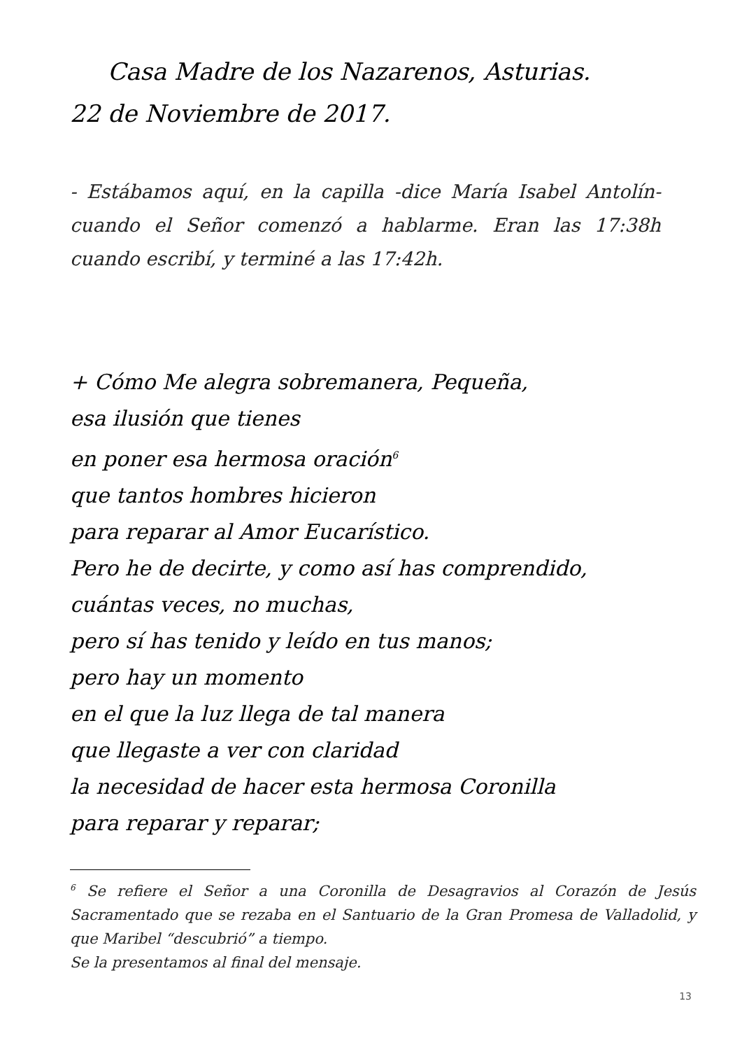Casa Madre de los Nazarenos, Asturias.
22 de Noviembre de 2017.
- Estábamos aquí, en la capilla -dice María Isabel Antolín- cuando el Señor comenzó a hablarme. Eran las 17:38h cuando escribí, y terminé a las 17:42h.
+ Cómo Me alegra sobremanera, Pequeña,
esa ilusión que tienes
en poner esa hermosa oración<sup>6</sup>
que tantos hombres hicieron
para reparar al Amor Eucarístico.
Pero he de decirte, y como así has comprendido,
cuántas veces, no muchas,
pero sí has tenido y leído en tus manos;
pero hay un momento
en el que la luz llega de tal manera
que llegaste a ver con claridad
la necesidad de hacer esta hermosa Coronilla
para reparar y reparar;
<sup>6</sup> Se refiere el Señor a una Coronilla de Desagravios al Corazón de Jesús Sacramentado que se rezaba en el Santuario de la Gran Promesa de Valladolid, y que Maribel “descubrió” a tiempo.
Se la presentamos al final del mensaje.
13